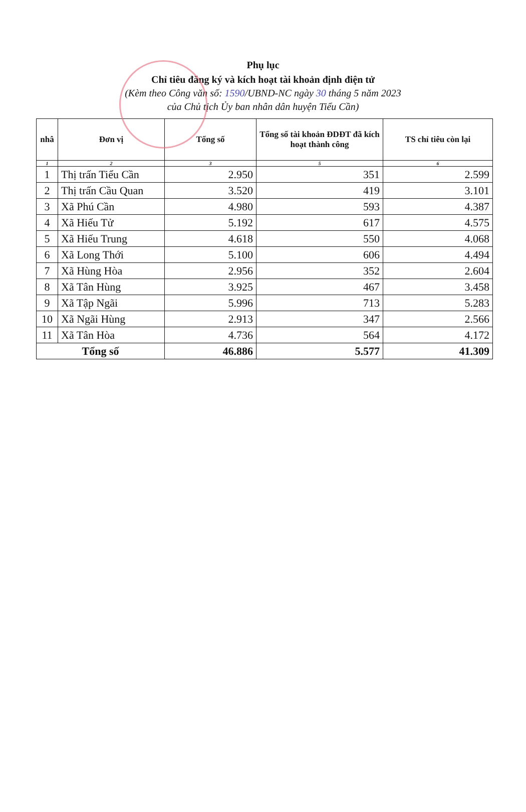Phụ lục
Chỉ tiêu đăng ký và kích hoạt tài khoản định điện tử
(Kèm theo Công văn số: 1590/UBND-NC ngày 30 tháng 5 năm 2023
của Chủ tịch Ủy ban nhân dân huyện Tiểu Cần)
| nhâ | Đơn vị | Tổng số | Tổng số tài khoản ĐDĐT đã kích hoạt thành công | TS chỉ tiêu còn lại |
| --- | --- | --- | --- | --- |
| 1 | 2 | 3 | 5 | 6 |
| 1 | Thị trấn Tiểu Cần | 2.950 | 351 | 2.599 |
| 2 | Thị trấn Cầu Quan | 3.520 | 419 | 3.101 |
| 3 | Xã Phú Cần | 4.980 | 593 | 4.387 |
| 4 | Xã Hiếu Tử | 5.192 | 617 | 4.575 |
| 5 | Xã Hiếu Trung | 4.618 | 550 | 4.068 |
| 6 | Xã Long Thới | 5.100 | 606 | 4.494 |
| 7 | Xã Hùng Hòa | 2.956 | 352 | 2.604 |
| 8 | Xã Tân Hùng | 3.925 | 467 | 3.458 |
| 9 | Xã Tập Ngãi | 5.996 | 713 | 5.283 |
| 10 | Xã Ngãi Hùng | 2.913 | 347 | 2.566 |
| 11 | Xã Tân Hòa | 4.736 | 564 | 4.172 |
| Tổng số | | 46.886 | 5.577 | 41.309 |